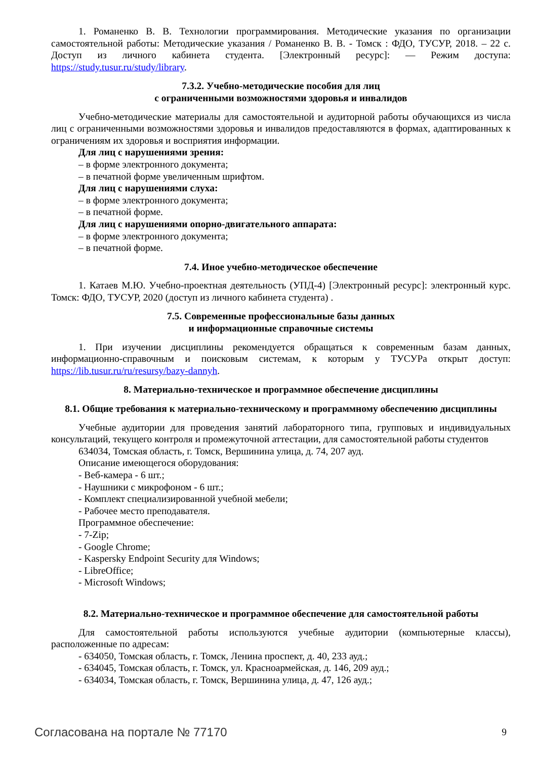1. Романенко В. В. Технологии программирования. Методические указания по организации самостоятельной работы: Методические указания / Романенко В. В. - Томск : ФДО, ТУСУР, 2018. – 22 с. Доступ из личного кабинета студента. [Электронный ресурс]: — Режим доступа: https://study.tusur.ru/study/library.
7.3.2. Учебно-методические пособия для лиц
с ограниченными возможностями здоровья и инвалидов
Учебно-методические материалы для самостоятельной и аудиторной работы обучающихся из числа лиц с ограниченными возможностями здоровья и инвалидов предоставляются в формах, адаптированных к ограничениям их здоровья и восприятия информации.
Для лиц с нарушениями зрения:
– в форме электронного документа;
– в печатной форме увеличенным шрифтом.
Для лиц с нарушениями слуха:
– в форме электронного документа;
– в печатной форме.
Для лиц с нарушениями опорно-двигательного аппарата:
– в форме электронного документа;
– в печатной форме.
7.4. Иное учебно-методическое обеспечение
1. Катаев М.Ю. Учебно-проектная деятельность (УПД-4) [Электронный ресурс]: электронный курс. Томск: ФДО, ТУСУР, 2020 (доступ из личного кабинета студента) .
7.5. Современные профессиональные базы данных
и информационные справочные системы
1. При изучении дисциплины рекомендуется обращаться к современным базам данных, информационно-справочным и поисковым системам, к которым у ТУСУРа открыт доступ: https://lib.tusur.ru/ru/resursy/bazy-dannyh.
8. Материально-техническое и программное обеспечение дисциплины
8.1. Общие требования к материально-техническому и программному обеспечению дисциплины
Учебные аудитории для проведения занятий лабораторного типа, групповых и индивидуальных консультаций, текущего контроля и промежуточной аттестации, для самостоятельной работы студентов
634034, Томская область, г. Томск, Вершинина улица, д. 74, 207 ауд.
Описание имеющегося оборудования:
- Веб-камера - 6 шт.;
- Наушники с микрофоном - 6 шт.;
- Комплект специализированной учебной мебели;
- Рабочее место преподавателя.
Программное обеспечение:
- 7-Zip;
- Google Chrome;
- Kaspersky Endpoint Security для Windows;
- LibreOffice;
- Microsoft Windows;
8.2. Материально-техническое и программное обеспечение для самостоятельной работы
Для самостоятельной работы используются учебные аудитории (компьютерные классы), расположенные по адресам:
- 634050, Томская область, г. Томск, Ленина проспект, д. 40, 233 ауд.;
- 634045, Томская область, г. Томск, ул. Красноармейская, д. 146, 209 ауд.;
- 634034, Томская область, г. Томск, Вершинина улица, д. 47, 126 ауд.;
Согласована на портале № 77170 9